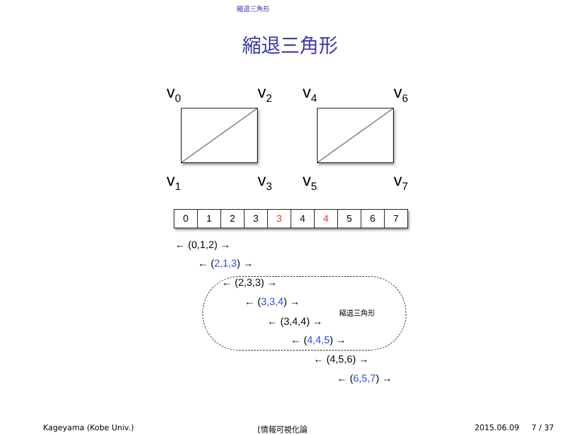縮退三角形
縮退三角形
v<sub>0</sub> v<sub>2</sub> v<sub>4</sub> v<sub>6</sub>
v<sub>1</sub> v<sub>3</sub> v<sub>5</sub> v<sub>7</sub>
| 0 | 1 | 2 | 3 | 3 | 4 | 4 | 5 | 6 | 7 |
縮退三角形
← (0,1,2) →
← (2,1,3) →
← (2,3,3) →
← (3,3,4) →
← (3,4,4) →
← (4,4,5) →
← (4,5,6) →
← (6,5,7) →
Kageyama (Kobe Univ.) [情報可視化論 2015.06.09 7 / 37